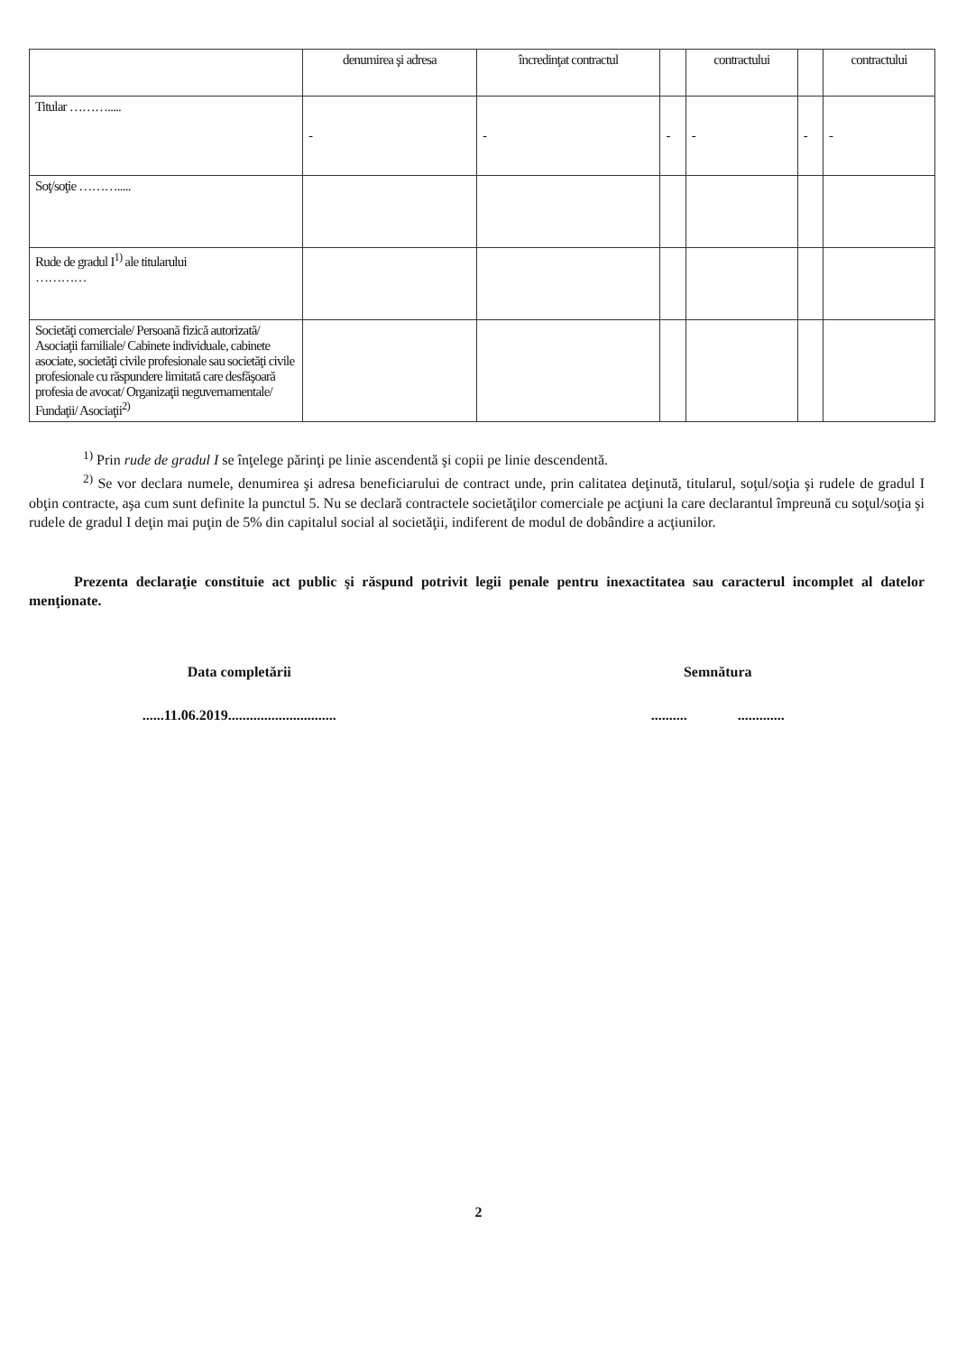| | denumirea şi adresa | încredinţat contractul | | contractului | | contractului |
| Titular ………..... | - | - | - | - | - | - |
| Soţ/soţie ………..... | | | | | | |
| Rude de gradul I<sup>1)</sup> ale titularului ………… | | | | | | |
| Societăţi comerciale/ Persoană fizică autorizată/ Asociaţii familiale/ Cabinete individuale, cabinete asociate, societăţi civile profesionale sau societăţi civile profesionale cu răspundere limitată care desfăşoară profesia de avocat/ Organizaţii neguvernamentale/ Fundaţii/ Asociaţii<sup>2)</sup> | | | | | | |
<sup>1)</sup> Prin rude de gradul I se înţelege părinţi pe linie ascendentă şi copii pe linie descendentă.
<sup>2)</sup> Se vor declara numele, denumirea şi adresa beneficiarului de contract unde, prin calitatea deţinută, titularul, soţul/soţia şi rudele de gradul I obţin contracte, aşa cum sunt definite la punctul 5. Nu se declară contractele societăţilor comerciale pe acţiuni la care declarantul împreună cu soţul/soţia şi rudele de gradul I deţin mai puţin de 5% din capitalul social al societăţii, indiferent de modul de dobândire a acţiunilor.
Prezenta declaraţie constituie act public şi răspund potrivit legii penale pentru inexactitatea sau caracterul incomplet al datelor menţionate.
Data completării Semnătura
......11.06.2019..............................
.......... .............
2